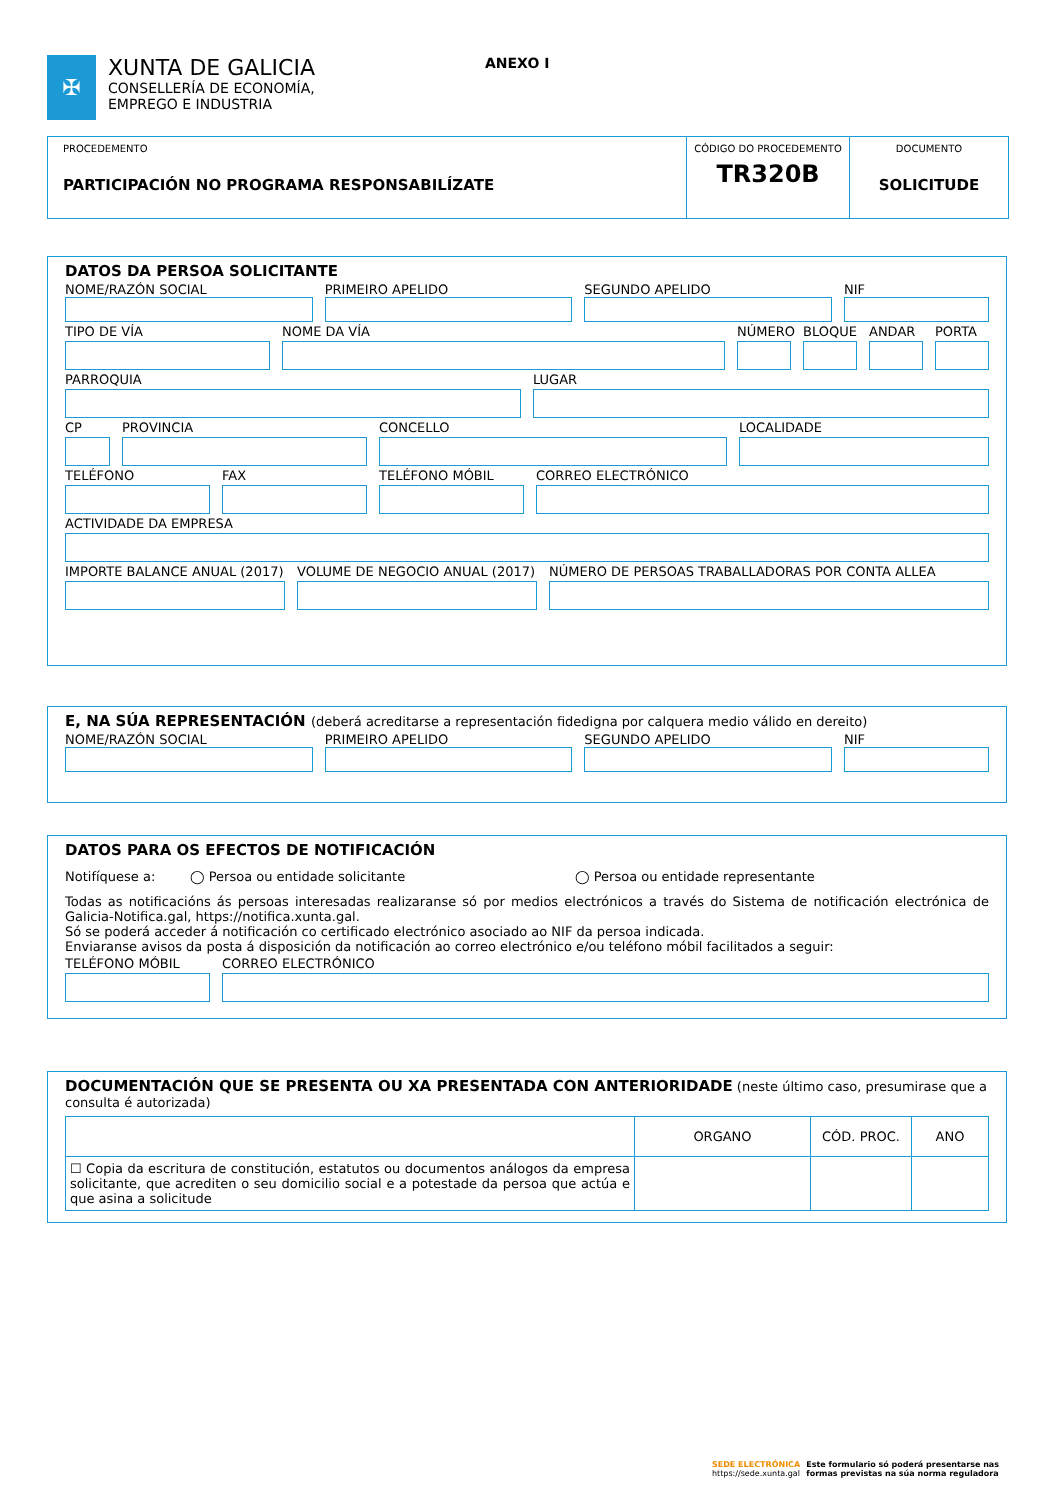✠
XUNTA DE GALICIA
CONSELLERÍA DE ECONOMÍA,
EMPREGO E INDUSTRIA
ANEXO I
PROCEDEMENTO
PARTICIPACIÓN NO PROGRAMA RESPONSABILÍZATE
CÓDIGO DO PROCEDEMENTO
TR320B
DOCUMENTO
SOLICITUDE
DATOS DA PERSOA SOLICITANTE
NOME/RAZÓN SOCIAL PRIMEIRO APELIDO SEGUNDO APELIDO NIF
TIPO DE VÍA NOME DA VÍA NÚMERO BLOQUE ANDAR PORTA
PARROQUIA LUGAR
CP PROVINCIA CONCELLO LOCALIDADE
TELÉFONO FAX TELÉFONO MÓBIL CORREO ELECTRÓNICO
ACTIVIDADE DA EMPRESA
IMPORTE BALANCE ANUAL (2017) VOLUME DE NEGOCIO ANUAL (2017) NÚMERO DE PERSOAS TRABALLADORAS POR CONTA ALLEA
E, NA SÚA REPRESENTACIÓN (deberá acreditarse a representación fidedigna por calquera medio válido en dereito)
NOME/RAZÓN SOCIAL PRIMEIRO APELIDO SEGUNDO APELIDO NIF
DATOS PARA OS EFECTOS DE NOTIFICACIÓN
Notifíquese a: ◯ Persoa ou entidade solicitante ◯ Persoa ou entidade representante
Todas as notificacións ás persoas interesadas realizaranse só por medios electrónicos a través do Sistema de notificación electrónica de Galicia-Notifica.gal, https://notifica.xunta.gal.
Só se poderá acceder á notificación co certificado electrónico asociado ao NIF da persoa indicada.
Enviaranse avisos da posta á disposición da notificación ao correo electrónico e/ou teléfono móbil facilitados a seguir:
TELÉFONO MÓBIL CORREO ELECTRÓNICO
DOCUMENTACIÓN QUE SE PRESENTA OU XA PRESENTADA CON ANTERIORIDADE (neste último caso, presumirase que a consulta é autorizada)
| | ORGANO | CÓD. PROC. | ANO |
| ☐ Copia da escritura de constitución, estatutos ou documentos análogos da empresa solicitante, que acrediten o seu domicilio social e a potestade da persoa que actúa e que asina a solicitude | | | |
SEDE ELECTRÓNICA
https://sede.xunta.gal
Este formulario só poderá presentarse nas
formas previstas na súa norma reguladora